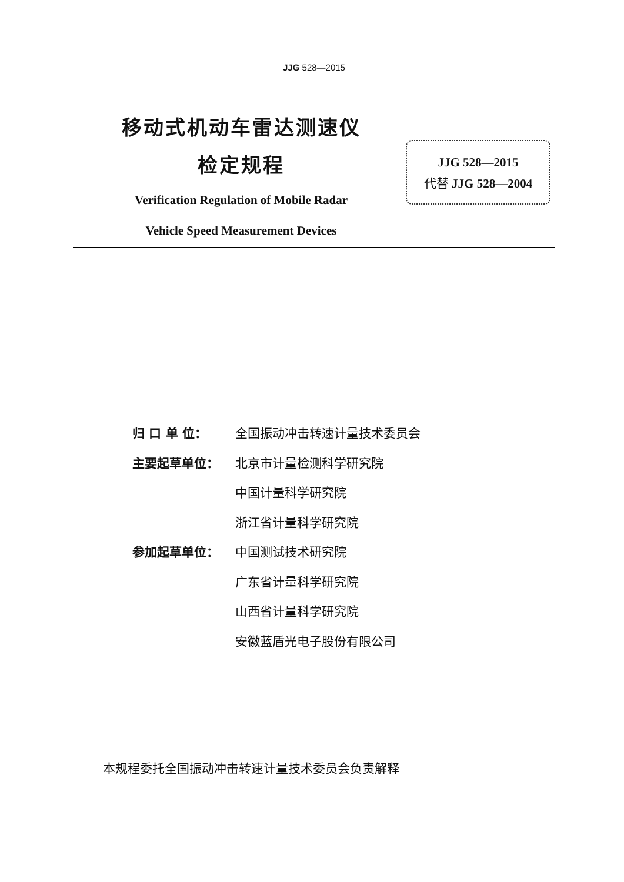JJG 528—2015
移动式机动车雷达测速仪
检定规程
Verification Regulation of Mobile Radar
Vehicle Speed Measurement Devices
JJG 528—2015
代替 JJG 528—2004
归 口 单 位： 全国振动冲击转速计量技术委员会
主要起草单位： 北京市计量检测科学研究院
中国计量科学研究院
浙江省计量科学研究院
参加起草单位： 中国测试技术研究院
广东省计量科学研究院
山西省计量科学研究院
安徽蓝盾光电子股份有限公司
本规程委托全国振动冲击转速计量技术委员会负责解释